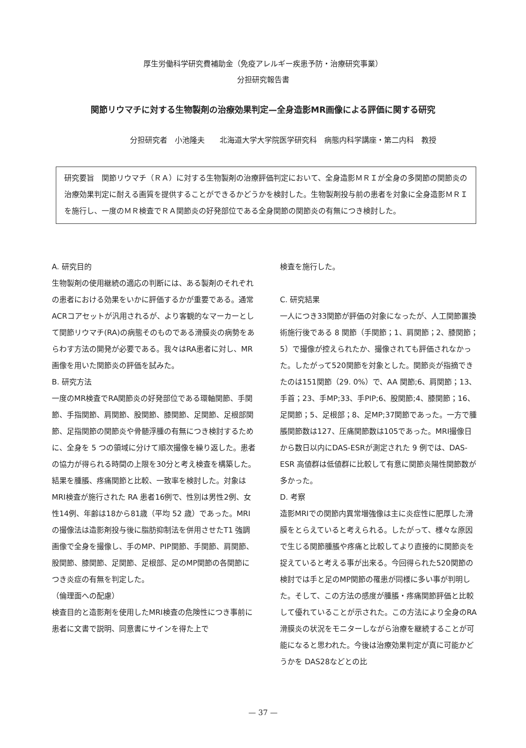厚生労働科学研究費補助金（免疫アレルギー疾患予防・治療研究事業）
分担研究報告書
関節リウマチに対する生物製剤の治療効果判定—全身造影MR画像による評価に関する研究
分担研究者　小池隆夫　　北海道大学大学院医学研究科　病態内科学講座・第二内科　教授
研究要旨　関節リウマチ（ＲＡ）に対する生物製剤の治療評価判定において、全身造影ＭＲＩが全身の多関節の関節炎の治療効果判定に耐える画質を提供することができるかどうかを検討した。生物製剤投与前の患者を対象に全身造影ＭＲＩを施行し、一度のＭＲ検査でＲＡ関節炎の好発部位である全身関節の関節炎の有無につき検討した。
A. 研究目的
生物製剤の使用継続の適応の判断には、ある製剤のそれぞれの患者における効果をいかに評価するかが重要である。通常ACRコアセットが汎用されるが、より客観的なマーカーとして関節リウマチ(RA)の病態そのものである滑膜炎の病勢をあらわす方法の開発が必要である。我々はRA患者に対し、MR画像を用いた関節炎の評価を試みた。
B. 研究方法
一度のMR検査でRA関節炎の好発部位である環軸関節、手関節、手指関節、肩関節、股関節、膝関節、足関節、足根部関節、足指関節の関節炎や骨髄浮腫の有無につき検討するために、全身を 5 つの領域に分けて順次撮像を繰り返した。患者の協力が得られる時間の上限を30分と考え検査を構築した。結果を腫脹、疼痛関節と比較、一致率を検討した。対象はMRI検査が施行された RA 患者16例で、性別は男性2例、女性14例、年齢は18から81歳（平均 52 歳）であった。MRIの撮像法は造影剤投与後に脂肪抑制法を併用させたT1 強調画像で全身を撮像し、手のMP、PIP関節、手関節、肩関節、股関節、膝関節、足関節、足根部、足のMP関節の各関節につき炎症の有無を判定した。
（倫理面への配慮）
検査目的と造影剤を使用したMRI検査の危険性につき事前に患者に文書で説明、同意書にサインを得た上で
検査を施行した。
C. 研究結果
一人につき33関節が評価の対象になったが、人工関節置換術施行後である 8 関節（手関節；1、肩関節；2、膝関節；5）で撮像が控えられたか、撮像されても評価されなかった。したがって520関節を対象とした。関節炎が指摘できたのは151関節（29. 0%）で、AA 関節;6、肩関節；13、手首；23、手MP;33、手PIP;6、股関節;4、膝関節；16、足関節；5、足根部；8、足MP;37関節であった。一方で腫脹関節数は127、圧痛関節数は105であった。MRI撮像日から数日以内にDAS-ESRが測定された 9 例では、DAS-ESR 高値群は低値群に比較して有意に関節炎陽性関節数が多かった。
D. 考察
造影MRIでの関節内異常増強像は主に炎症性に肥厚した滑膜をとらえていると考えられる。したがって、様々な原因で生じる関節腫脹や疼痛と比較してより直接的に関節炎を捉えていると考える事が出来る。今回得られた520関節の検討では手と足のMP関節の罹患が同様に多い事が判明した。そして、この方法の感度が腫脹・疼痛関節評価と比較して優れていることが示された。この方法により全身のRA滑膜炎の状況をモニターしながら治療を継続することが可能になると思われた。今後は治療効果判定が真に可能かどうかを DAS28などとの比
— 37 —